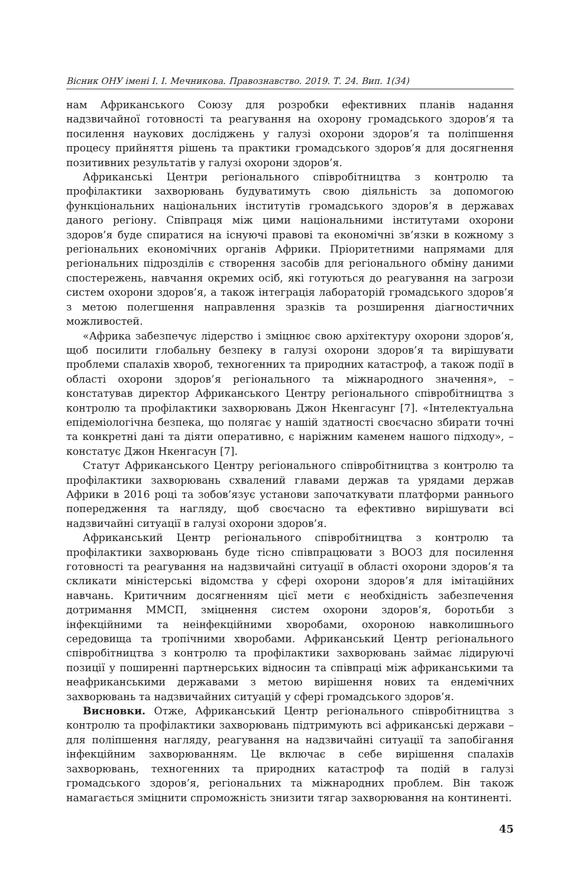Вісник ОНУ імені І. І. Мечникова. Правознавство. 2019. Т. 24. Вип. 1(34)
нам Африканського Союзу для розробки ефективних планів надання надзвичайної готовності та реагування на охорону громадського здоров’я та посилення наукових досліджень у галузі охорони здоров’я та поліпшення процесу прийняття рішень та практики громадського здоров’я для досягнення позитивних результатів у галузі охорони здоров’я.
Африканські Центри регіонального співробітництва з контролю та профілактики захворювань будуватимуть свою діяльність за допомогою функціональних національних інститутів громадського здоров’я в державах даного регіону. Співпраця між цими національними інститутами охорони здоров’я буде спиратися на існуючі правові та економічні зв’язки в кожному з регіональних економічних органів Африки. Пріоритетними напрямами для регіональних підрозділів є створення засобів для регіонального обміну даними спостережень, навчання окремих осіб, які готуються до реагування на загрози систем охорони здоров’я, а також інтеграція лабораторій громадського здоров’я з метою полегшення направлення зразків та розширення діагностичних можливостей.
«Африка забезпечує лідерство і зміцнює свою архітектуру охорони здоров’я, щоб посилити глобальну безпеку в галузі охорони здоров’я та вирішувати проблеми спалахів хвороб, техногенних та природних катастроф, а також події в області охорони здоров’я регіонального та міжнародного значення», – констатував директор Африканського Центру регіонального співробітництва з контролю та профілактики захворювань Джон Нкенгасунг [7]. «Інтелектуальна епідеміологічна безпека, що полягає у нашій здатності своєчасно збирати точні та конкретні дані та діяти оперативно, є наріжним каменем нашого підходу», – констатує Джон Нкенгасун [7].
Статут Африканського Центру регіонального співробітництва з контролю та профілактики захворювань схвалений главами держав та урядами держав Африки в 2016 році та зобов’язує установи започаткувати платформи раннього попередження та нагляду, щоб своєчасно та ефективно вирішувати всі надзвичайні ситуації в галузі охорони здоров’я.
Африканський Центр регіонального співробітництва з контролю та профілактики захворювань буде тісно співпрацювати з ВООЗ для посилення готовності та реагування на надзвичайні ситуації в області охорони здоров’я та скликати міністерські відомства у сфері охорони здоров’я для імітаційних навчань. Критичним досягненням цієї мети є необхідність забезпечення дотримання ММСП, зміцнення систем охорони здоров’я, боротьби з інфекційними та неінфекційними хворобами, охороною навколишнього середовища та тропічними хворобами. Африканський Центр регіонального співробітництва з контролю та профілактики захворювань займає лідируючі позиції у поширенні партнерських відносин та співпраці між африканськими та неафриканськими державами з метою вирішення нових та ендемічних захворювань та надзвичайних ситуацій у сфері громадського здоров’я.
Висновки. Отже, Африканський Центр регіонального співробітництва з контролю та профілактики захворювань підтримують всі африканські держави – для поліпшення нагляду, реагування на надзвичайні ситуації та запобігання інфекційним захворюванням. Це включає в себе вирішення спалахів захворювань, техногенних та природних катастроф та подій в галузі громадського здоров’я, регіональних та міжнародних проблем. Він також намагається зміцнити спроможність знизити тягар захворювання на континенті.
45